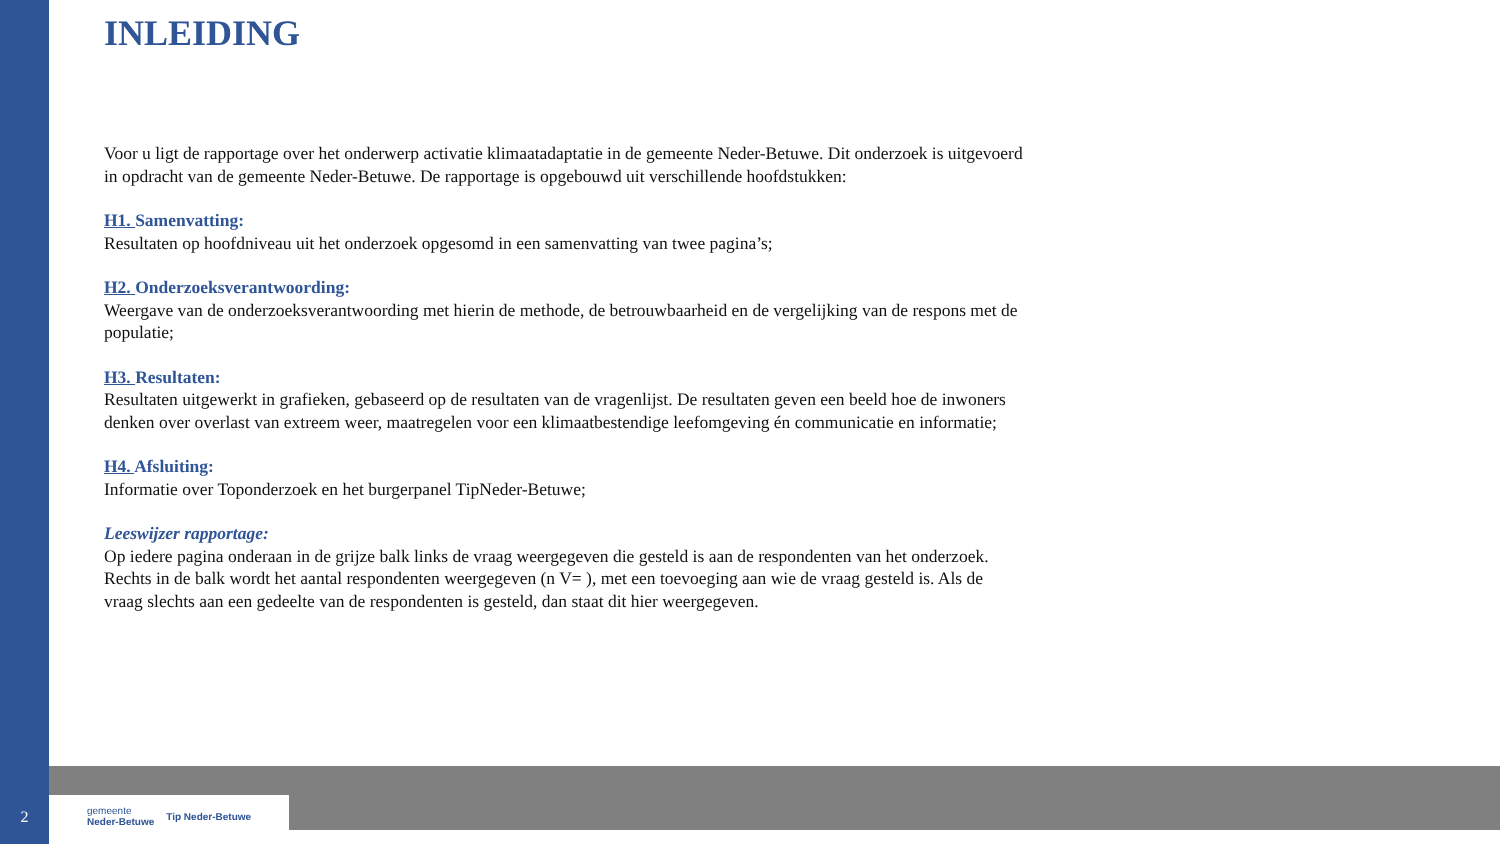INLEIDING
Voor u ligt de rapportage over het onderwerp activatie klimaatadaptatie in de gemeente Neder-Betuwe. Dit onderzoek is uitgevoerd in opdracht van de gemeente Neder-Betuwe. De rapportage is opgebouwd uit verschillende hoofdstukken:
H1. Samenvatting:
Resultaten op hoofdniveau uit het onderzoek opgesomd in een samenvatting van twee pagina’s;
H2. Onderzoeksverantwoording:
Weergave van de onderzoeksverantwoording met hierin de methode, de betrouwbaarheid en de vergelijking van de respons met de populatie;
H3. Resultaten:
Resultaten uitgewerkt in grafieken, gebaseerd op de resultaten van de vragenlijst. De resultaten geven een beeld hoe de inwoners denken over overlast van extreem weer, maatregelen voor een klimaatbestendige leefomgeving én communicatie en informatie;
H4. Afsluiting:
Informatie over Toponderzoek en het burgerpanel TipNeder-Betuwe;
Leeswijzer rapportage:
Op iedere pagina onderaan in de grijze balk links de vraag weergegeven die gesteld is aan de respondenten van het onderzoek. Rechts in de balk wordt het aantal respondenten weergegeven (n V= ), met een toevoeging aan wie de vraag gesteld is. Als de vraag slechts aan een gedeelte van de respondenten is gesteld, dan staat dit hier weergegeven.
gemeente
Neder-Betuwe Tip Neder-Betuwe
2